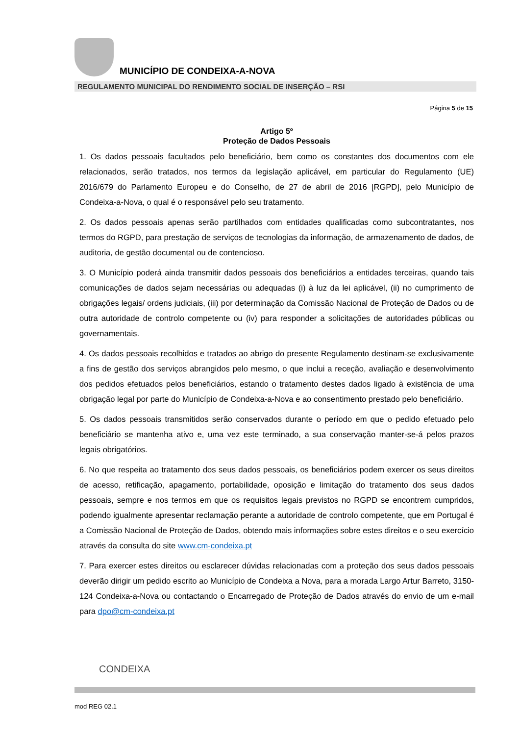MUNICÍPIO DE CONDEIXA-A-NOVA
REGULAMENTO MUNICIPAL DO RENDIMENTO SOCIAL DE INSERÇÃO – RSI
Página 5 de 15
Artigo 5º
Proteção de Dados Pessoais
1. Os dados pessoais facultados pelo beneficiário, bem como os constantes dos documentos com ele relacionados, serão tratados, nos termos da legislação aplicável, em particular do Regulamento (UE) 2016/679 do Parlamento Europeu e do Conselho, de 27 de abril de 2016 [RGPD], pelo Município de Condeixa-a-Nova, o qual é o responsável pelo seu tratamento.
2. Os dados pessoais apenas serão partilhados com entidades qualificadas como subcontratantes, nos termos do RGPD, para prestação de serviços de tecnologias da informação, de armazenamento de dados, de auditoria, de gestão documental ou de contencioso.
3. O Município poderá ainda transmitir dados pessoais dos beneficiários a entidades terceiras, quando tais comunicações de dados sejam necessárias ou adequadas (i) à luz da lei aplicável, (ii) no cumprimento de obrigações legais/ ordens judiciais, (iii) por determinação da Comissão Nacional de Proteção de Dados ou de outra autoridade de controlo competente ou (iv) para responder a solicitações de autoridades públicas ou governamentais.
4. Os dados pessoais recolhidos e tratados ao abrigo do presente Regulamento destinam-se exclusivamente a fins de gestão dos serviços abrangidos pelo mesmo, o que inclui a receção, avaliação e desenvolvimento dos pedidos efetuados pelos beneficiários, estando o tratamento destes dados ligado à existência de uma obrigação legal por parte do Município de Condeixa-a-Nova e ao consentimento prestado pelo beneficiário.
5. Os dados pessoais transmitidos serão conservados durante o período em que o pedido efetuado pelo beneficiário se mantenha ativo e, uma vez este terminado, a sua conservação manter-se-á pelos prazos legais obrigatórios.
6. No que respeita ao tratamento dos seus dados pessoais, os beneficiários podem exercer os seus direitos de acesso, retificação, apagamento, portabilidade, oposição e limitação do tratamento dos seus dados pessoais, sempre e nos termos em que os requisitos legais previstos no RGPD se encontrem cumpridos, podendo igualmente apresentar reclamação perante a autoridade de controlo competente, que em Portugal é a Comissão Nacional de Proteção de Dados, obtendo mais informações sobre estes direitos e o seu exercício através da consulta do site www.cm-condeixa.pt
7. Para exercer estes direitos ou esclarecer dúvidas relacionadas com a proteção dos seus dados pessoais deverão dirigir um pedido escrito ao Município de Condeixa a Nova, para a morada Largo Artur Barreto, 3150-124 Condeixa-a-Nova ou contactando o Encarregado de Proteção de Dados através do envio de um e-mail para dpo@cm-condeixa.pt
CONDEIXA
mod REG 02.1